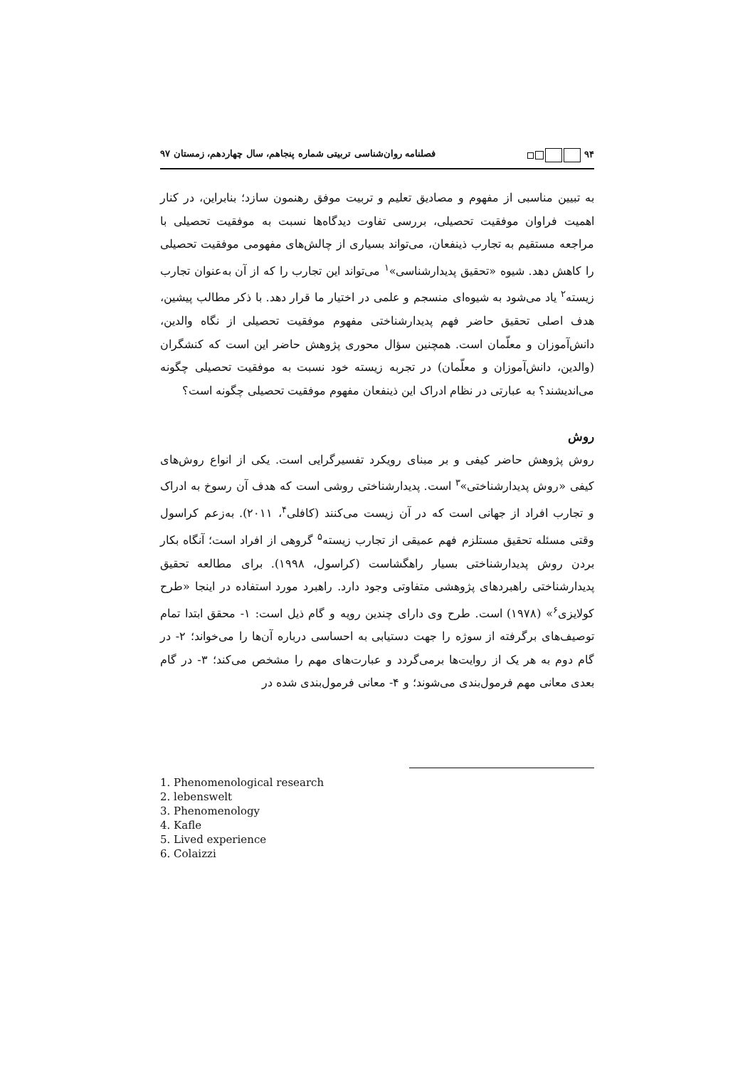۹۴ فصلنامه روان‌شناسی تربیتی شماره پنجاهم، سال چهاردهم، زمستان ۹۷
به تبیین مناسبی از مفهوم و مصادیق تعلیم و تربیت موفق رهنمون سازد؛ بنابراین، در کنار اهمیت فراوان موفقیت تحصیلی، بررسی تفاوت دیدگاه‌ها نسبت به موفقیت تحصیلی با مراجعه مستقیم به تجارب ذینفعان، می‌تواند بسیاری از چالش‌های مفهومی موفقیت تحصیلی را کاهش دهد. شیوه «تحقیق پدیدارشناسی»<sup>۱</sup> می‌تواند این تجارب را که از آن به‌عنوان تجارب زیسته<sup>۲</sup> یاد می‌شود به شیوه‌ای منسجم و علمی در اختیار ما قرار دهد. با ذکر مطالب پیشین، هدف اصلی تحقیق حاضر فهم پدیدارشناختی مفهوم موفقیت تحصیلی از نگاه والدین، دانش‌آموزان و معلّمان است. همچنین سؤال محوری پژوهش حاضر این است که کنشگران (والدین، دانش‌آموزان و معلّمان) در تجربه زیسته خود نسبت به موفقیت تحصیلی چگونه می‌اندیشند؟ به عبارتی در نظام ادراک این ذینفعان مفهوم موفقیت تحصیلی چگونه است؟
روش
روش پژوهش حاضر کیفی و بر مبنای رویکرد تفسیرگرایی است. یکی از انواع روش‌های کیفی «روش پدیدارشناختی»<sup>۳</sup> است. پدیدارشناختی روشی است که هدف آن رسوخ به ادراک و تجارب افراد از جهانی است که در آن زیست می‌کنند (کافلی<sup>۴</sup>، ۲۰۱۱). به‌زعم کراسول وقتی مسئله تحقیق مستلزم فهم عمیقی از تجارب زیسته<sup>۵</sup> گروهی از افراد است؛ آنگاه بکار بردن روش پدیدارشناختی بسیار راهگشاست (کراسول، ۱۹۹۸). برای مطالعه تحقیق پدیدارشناختی راهبردهای پژوهشی متفاوتی وجود دارد. راهبرد مورد استفاده در اینجا «طرح کولایزی<sup>۶</sup>» (۱۹۷۸) است. طرح وی دارای چندین رویه و گام ذیل است: ۱- محقق ابتدا تمام توصیف‌های برگرفته از سوژه را جهت دستیابی به احساسی درباره آن‌ها را می‌خواند؛ ۲- در گام دوم به هر یک از روایت‌ها برمی‌گردد و عبارت‌های مهم را مشخص می‌کند؛ ۳- در گام بعدی معانی مهم فرمول‌بندی می‌شوند؛ و ۴- معانی فرمول‌بندی شده در
1. Phenomenological research
2. lebenswelt
3. Phenomenology
4. Kafle
5. Lived experience
6. Colaizzi